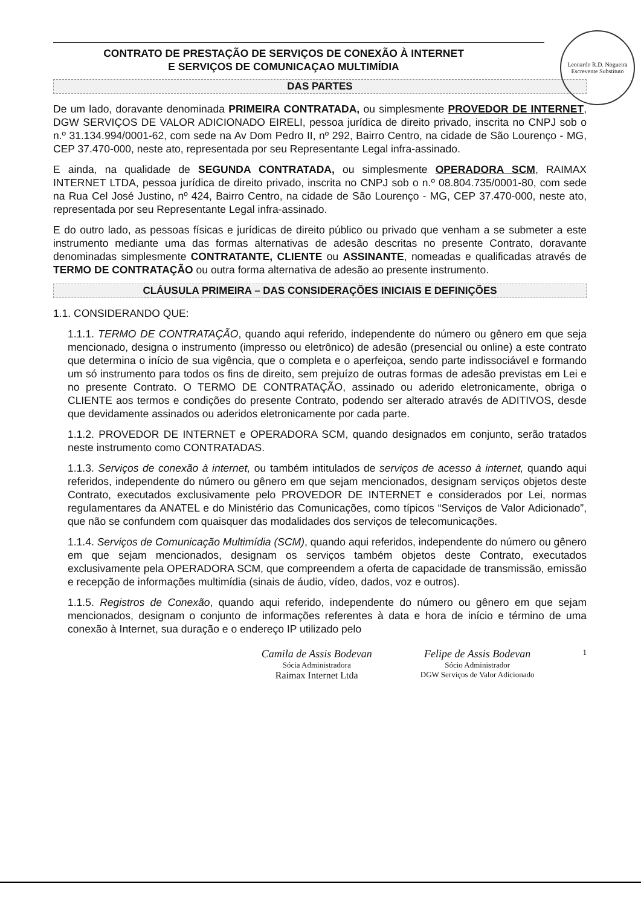Leonardo R.D. Nogueira
Escrevente Substituto
CONTRATO DE PRESTAÇÃO DE SERVIÇOS DE CONEXÃO À INTERNET
E SERVIÇOS DE COMUNICAÇAO MULTIMÍDIA
DAS PARTES
De um lado, doravante denominada PRIMEIRA CONTRATADA, ou simplesmente PROVEDOR DE INTERNET, DGW SERVIÇOS DE VALOR ADICIONADO EIRELI, pessoa jurídica de direito privado, inscrita no CNPJ sob o n.º 31.134.994/0001-62, com sede na Av Dom Pedro II, nº 292, Bairro Centro, na cidade de São Lourenço - MG, CEP 37.470-000, neste ato, representada por seu Representante Legal infra-assinado.
E ainda, na qualidade de SEGUNDA CONTRATADA, ou simplesmente OPERADORA SCM, RAIMAX INTERNET LTDA, pessoa jurídica de direito privado, inscrita no CNPJ sob o n.º 08.804.735/0001-80, com sede na Rua Cel José Justino, nº 424, Bairro Centro, na cidade de São Lourenço - MG, CEP 37.470-000, neste ato, representada por seu Representante Legal infra-assinado.
E do outro lado, as pessoas físicas e jurídicas de direito público ou privado que venham a se submeter a este instrumento mediante uma das formas alternativas de adesão descritas no presente Contrato, doravante denominadas simplesmente CONTRATANTE, CLIENTE ou ASSINANTE, nomeadas e qualificadas através de TERMO DE CONTRATAÇÃO ou outra forma alternativa de adesão ao presente instrumento.
CLÁUSULA PRIMEIRA – DAS CONSIDERAÇÕES INICIAIS E DEFINIÇÕES
1.1. CONSIDERANDO QUE:
1.1.1. TERMO DE CONTRATAÇÃO, quando aqui referido, independente do número ou gênero em que seja mencionado, designa o instrumento (impresso ou eletrônico) de adesão (presencial ou online) a este contrato que determina o início de sua vigência, que o completa e o aperfeiçoa, sendo parte indissociável e formando um só instrumento para todos os fins de direito, sem prejuízo de outras formas de adesão previstas em Lei e no presente Contrato. O TERMO DE CONTRATAÇÃO, assinado ou aderido eletronicamente, obriga o CLIENTE aos termos e condições do presente Contrato, podendo ser alterado através de ADITIVOS, desde que devidamente assinados ou aderidos eletronicamente por cada parte.
1.1.2. PROVEDOR DE INTERNET e OPERADORA SCM, quando designados em conjunto, serão tratados neste instrumento como CONTRATADAS.
1.1.3. Serviços de conexão à internet, ou também intitulados de serviços de acesso à internet, quando aqui referidos, independente do número ou gênero em que sejam mencionados, designam serviços objetos deste Contrato, executados exclusivamente pelo PROVEDOR DE INTERNET e considerados por Lei, normas regulamentares da ANATEL e do Ministério das Comunicações, como típicos “Serviços de Valor Adicionado”, que não se confundem com quaisquer das modalidades dos serviços de telecomunicações.
1.1.4. Serviços de Comunicação Multimídia (SCM), quando aqui referidos, independente do número ou gênero em que sejam mencionados, designam os serviços também objetos deste Contrato, executados exclusivamente pela OPERADORA SCM, que compreendem a oferta de capacidade de transmissão, emissão e recepção de informações multimídia (sinais de áudio, vídeo, dados, voz e outros).
1.1.5. Registros de Conexão, quando aqui referido, independente do número ou gênero em que sejam mencionados, designam o conjunto de informações referentes à data e hora de início e término de uma conexão à Internet, sua duração e o endereço IP utilizado pelo
Camila de Assis Bodevan
Sócia Administradora
Raimax Internet Ltda
Felipe de Assis Bodevan
Sócio Administrador
DGW Serviços de Valor Adicionado
1